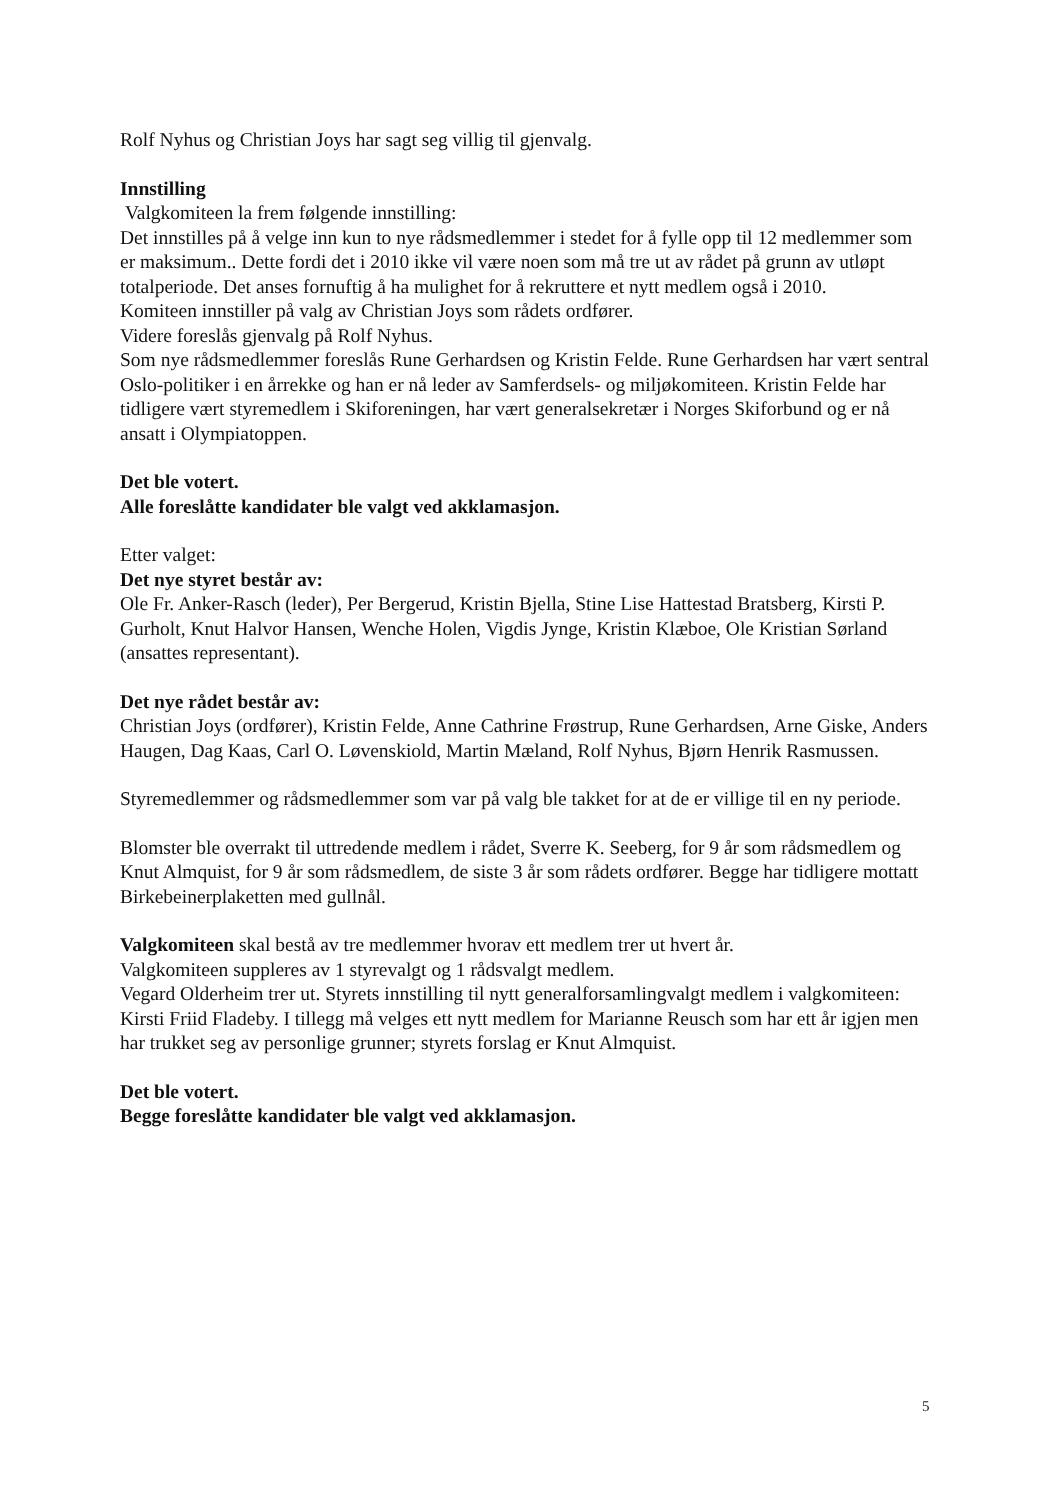Rolf Nyhus og Christian Joys har sagt seg villig til gjenvalg.
Innstilling
Valgkomiteen la frem følgende innstilling:
Det innstilles på å velge inn kun to nye rådsmedlemmer i stedet for å fylle opp til 12 medlemmer som er maksimum.. Dette fordi det i 2010 ikke vil være noen som må tre ut av rådet på grunn av utløpt totalperiode. Det anses fornuftig å ha mulighet for å rekruttere et nytt medlem også i 2010.
Komiteen innstiller på valg av Christian Joys som rådets ordfører.
Videre foreslås gjenvalg på Rolf Nyhus.
Som nye rådsmedlemmer foreslås Rune Gerhardsen og Kristin Felde. Rune Gerhardsen har vært sentral Oslo-politiker i en årrekke og han er nå leder av Samferdsels- og miljøkomiteen. Kristin Felde har tidligere vært styremedlem i Skiforeningen, har vært generalsekretær i Norges Skiforbund og er nå ansatt i Olympiatoppen.
Det ble votert.
Alle foreslåtte kandidater ble valgt ved akklamasjon.
Etter valget:
Det nye styret består av:
Ole Fr. Anker-Rasch (leder), Per Bergerud, Kristin Bjella, Stine Lise Hattestad Bratsberg, Kirsti P. Gurholt, Knut Halvor Hansen, Wenche Holen, Vigdis Jynge, Kristin Klæboe, Ole Kristian Sørland (ansattes representant).
Det nye rådet består av:
Christian Joys (ordfører), Kristin Felde, Anne Cathrine Frøstrup, Rune Gerhardsen, Arne Giske, Anders Haugen, Dag Kaas, Carl O. Løvenskiold, Martin Mæland, Rolf Nyhus, Bjørn Henrik Rasmussen.
Styremedlemmer og rådsmedlemmer som var på valg ble takket for at de er villige til en ny periode.
Blomster ble overrakt til uttredende medlem i rådet, Sverre K. Seeberg, for 9 år som rådsmedlem og Knut Almquist, for 9 år som rådsmedlem, de siste 3 år som rådets ordfører. Begge har tidligere mottatt Birkebeinerplaketten med gullnål.
Valgkomiteen skal bestå av tre medlemmer hvorav ett medlem trer ut hvert år.
Valgkomiteen suppleres av 1 styrevalgt og 1 rådsvalgt medlem.
Vegard Olderheim trer ut. Styrets innstilling til nytt generalforsamlingvalgt medlem i valgkomiteen: Kirsti Friid Fladeby. I tillegg må velges ett nytt medlem for Marianne Reusch som har ett år igjen men har trukket seg av personlige grunner; styrets forslag er Knut Almquist.
Det ble votert.
Begge foreslåtte kandidater ble valgt ved akklamasjon.
5